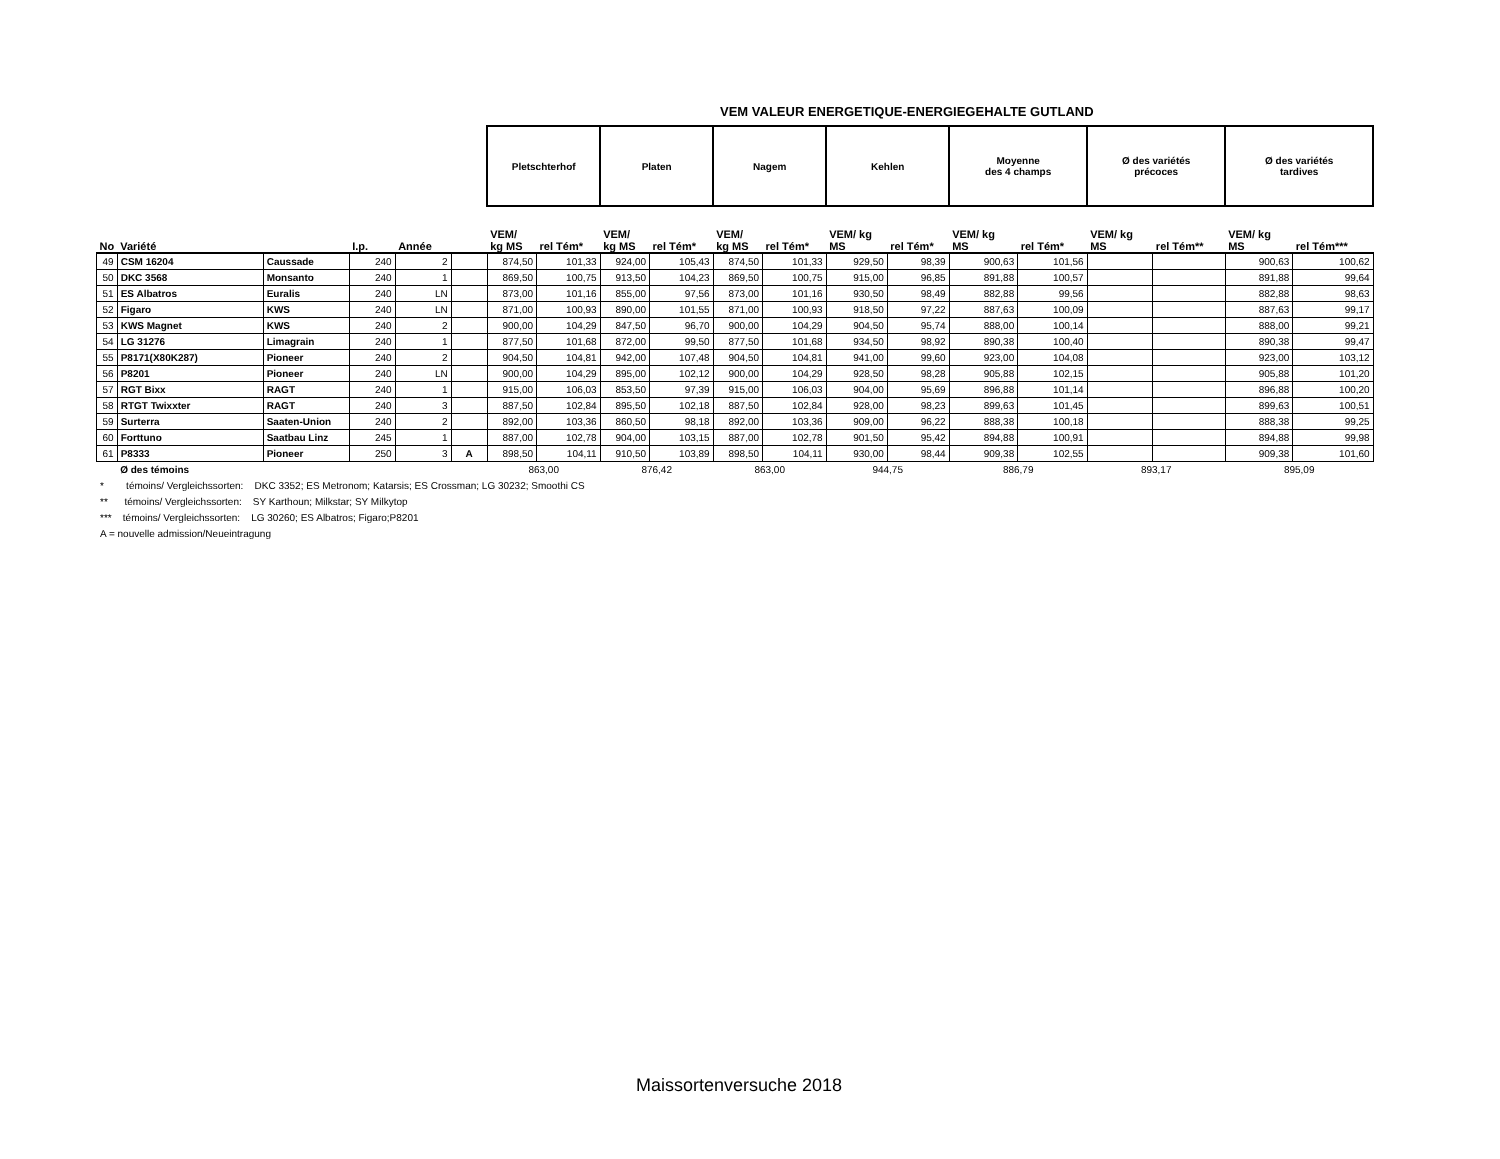VEM VALEUR ENERGETIQUE-ENERGIEGEHALTE GUTLAND
| | | | | | | Pletschterhof | | Platen | | Nagem | | Kehlen | | Moyenne des 4 champs | | Ø des variétés précoces | | Ø des variétés tardives | |
| --- | --- | --- | --- | --- | --- | --- | --- | --- | --- | --- | --- | --- | --- | --- | --- | --- | --- | --- | --- |
| No | Variété | | I.p. | Année | | VEM/ kg MS | rel Tém* | VEM/ kg MS | rel Tém* | VEM/ kg MS | rel Tém* | VEM/ kg MS | rel Tém* | VEM/ kg MS | rel Tém* | VEM/ kg MS | rel Tém** | VEM/ kg MS | rel Tém*** |
| 49 | CSM 16204 | Caussade | 240 | 2 | | 874,50 | 101,33 | 924,00 | 105,43 | 874,50 | 101,33 | 929,50 | 98,39 | 900,63 | 101,56 | | | 900,63 | 100,62 |
| 50 | DKC 3568 | Monsanto | 240 | 1 | | 869,50 | 100,75 | 913,50 | 104,23 | 869,50 | 100,75 | 915,00 | 96,85 | 891,88 | 100,57 | | | 891,88 | 99,64 |
| 51 | ES Albatros | Euralis | 240 | LN | | 873,00 | 101,16 | 855,00 | 97,56 | 873,00 | 101,16 | 930,50 | 98,49 | 882,88 | 99,56 | | | 882,88 | 98,63 |
| 52 | Figaro | KWS | 240 | LN | | 871,00 | 100,93 | 890,00 | 101,55 | 871,00 | 100,93 | 918,50 | 97,22 | 887,63 | 100,09 | | | 887,63 | 99,17 |
| 53 | KWS Magnet | KWS | 240 | 2 | | 900,00 | 104,29 | 847,50 | 96,70 | 900,00 | 104,29 | 904,50 | 95,74 | 888,00 | 100,14 | | | 888,00 | 99,21 |
| 54 | LG 31276 | Limagrain | 240 | 1 | | 877,50 | 101,68 | 872,00 | 99,50 | 877,50 | 101,68 | 934,50 | 98,92 | 890,38 | 100,40 | | | 890,38 | 99,47 |
| 55 | P8171(X80K287) | Pioneer | 240 | 2 | | 904,50 | 104,81 | 942,00 | 107,48 | 904,50 | 104,81 | 941,00 | 99,60 | 923,00 | 104,08 | | | 923,00 | 103,12 |
| 56 | P8201 | Pioneer | 240 | LN | | 900,00 | 104,29 | 895,00 | 102,12 | 900,00 | 104,29 | 928,50 | 98,28 | 905,88 | 102,15 | | | 905,88 | 101,20 |
| 57 | RGT Bixx | RAGT | 240 | 1 | | 915,00 | 106,03 | 853,50 | 97,39 | 915,00 | 106,03 | 904,00 | 95,69 | 896,88 | 101,14 | | | 896,88 | 100,20 |
| 58 | RTGT Twixxter | RAGT | 240 | 3 | | 887,50 | 102,84 | 895,50 | 102,18 | 887,50 | 102,84 | 928,00 | 98,23 | 899,63 | 101,45 | | | 899,63 | 100,51 |
| 59 | Surterra | Saaten-Union | 240 | 2 | | 892,00 | 103,36 | 860,50 | 98,18 | 892,00 | 103,36 | 909,00 | 96,22 | 888,38 | 100,18 | | | 888,38 | 99,25 |
| 60 | Forttuno | Saatbau Linz | 245 | 1 | | 887,00 | 102,78 | 904,00 | 103,15 | 887,00 | 102,78 | 901,50 | 95,42 | 894,88 | 100,91 | | | 894,88 | 99,98 |
| 61 | P8333 | Pioneer | 250 | 3 | A | 898,50 | 104,11 | 910,50 | 103,89 | 898,50 | 104,11 | 930,00 | 98,44 | 909,38 | 102,55 | | | 909,38 | 101,60 |
| | Ø des témoins | | | | | 863,00 | | 876,42 | | 863,00 | | 944,75 | | 886,79 | | 893,17 | | 895,09 | |
* témoins/ Vergleichssorten: DKC 3352; ES Metronom; Katarsis; ES Crossman; LG 30232; Smoothi CS
** témoins/ Vergleichssorten: SY Karthoun; Milkstar; SY Milkytop
*** témoins/ Vergleichssorten: LG 30260; ES Albatros; Figaro;P8201
A = nouvelle admission/Neueintragung
Maissortenversuche 2018